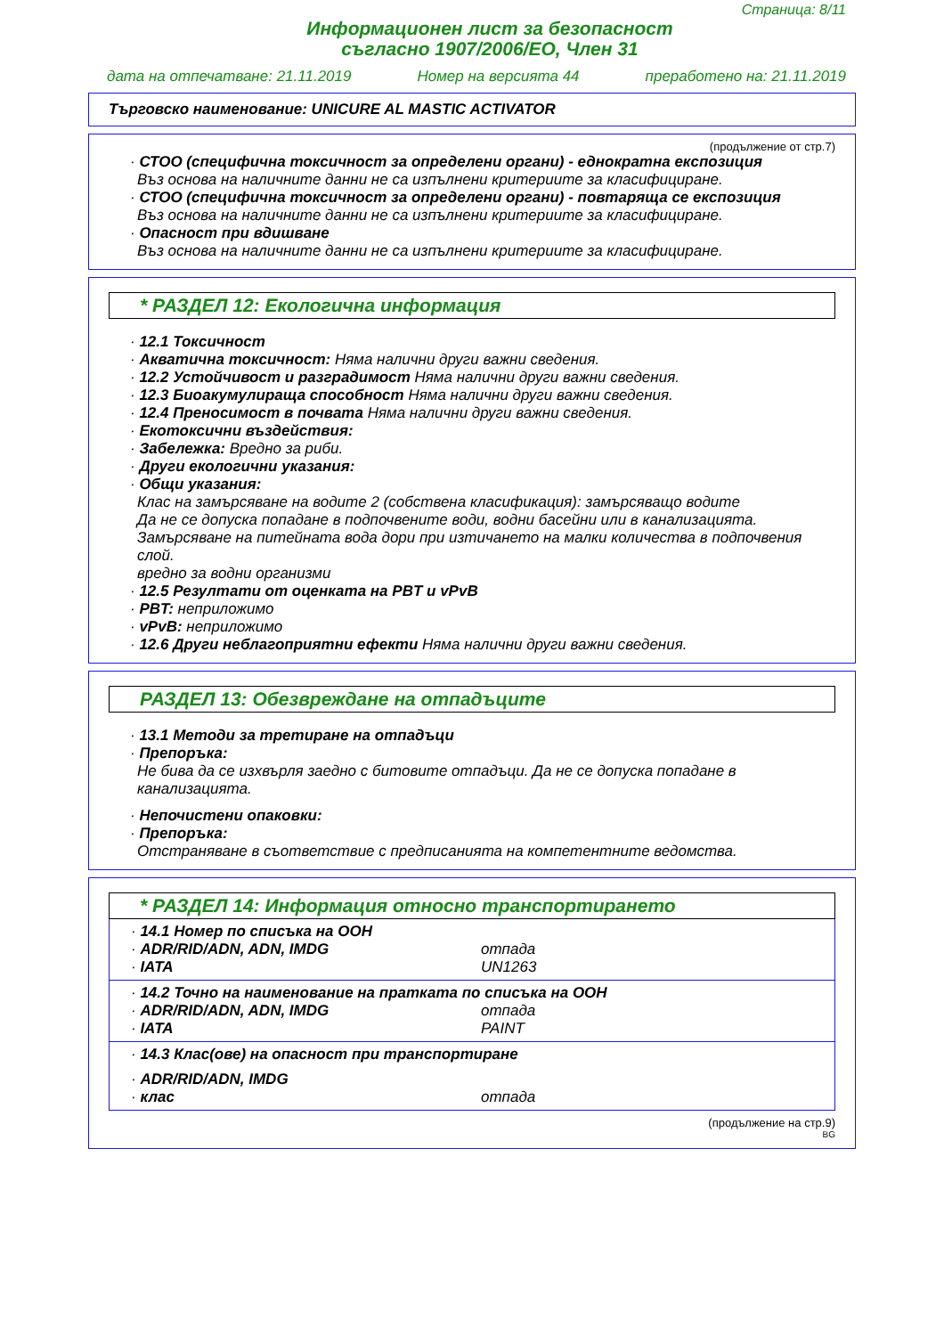Страница: 8/11
Информационен лист за безопасност
съгласно 1907/2006/ЕО, Член 31
дата на отпечатване: 21.11.2019 Номер на версията 44 преработено на: 21.11.2019
Търговско наименование: UNICURE AL MASTIC ACTIVATOR
(продължение от стр.7)
· СТОО (специфична токсичност за определени органи) - еднократна експозиция
Въз основа на наличните данни не са изпълнени критериите за класифициране.
· СТОО (специфична токсичност за определени органи) - повтаряща се експозиция
Въз основа на наличните данни не са изпълнени критериите за класифициране.
· Опасност при вдишване
Въз основа на наличните данни не са изпълнени критериите за класифициране.
* РАЗДЕЛ 12: Екологична информация
· 12.1 Токсичност
· Акватична токсичност: Няма налични други важни сведения.
· 12.2 Устойчивост и разградимост Няма налични други важни сведения.
· 12.3 Биоакумулираща способност Няма налични други важни сведения.
· 12.4 Преносимост в почвата Няма налични други важни сведения.
· Екотоксични въздействия:
· Забележка: Вредно за риби.
· Други екологични указания:
· Общи указания:
Клас на замърсяване на водите 2 (собствена класификация): замърсяващо водите
Да не се допуска попадане в подпочвените води, водни басейни или в канализацията.
Замърсяване на питейната вода дори при изтичането на малки количества в подпочвения слой.
вредно за водни организми
· 12.5 Резултати от оценката на PBT и vPvB
· PBT: неприложимо
· vPvB: неприложимо
· 12.6 Други неблагоприятни ефекти Няма налични други важни сведения.
РАЗДЕЛ 13: Обезвреждане на отпадъците
· 13.1 Методи за третиране на отпадъци
· Препоръка:
Не бива да се изхвърля заедно с битовите отпадъци. Да не се допуска попадане в канализацията.
· Непочистени опаковки:
· Препоръка:
Отстраняване в съответствие с предписанията на компетентните ведомства.
* РАЗДЕЛ 14: Информация относно транспортирането
· 14.1 Номер по списъка на ООН
· ADR/RID/ADN, ADN, IMDG отпада
· IATA UN1263
· 14.2 Точно на наименование на пратката по списъка на ООН
· ADR/RID/ADN, ADN, IMDG отпада
· IATA PAINT
· 14.3 Клас(ове) на опасност при транспортиране
· ADR/RID/ADN, IMDG
· клас отпада
(продължение на стр.9)
BG